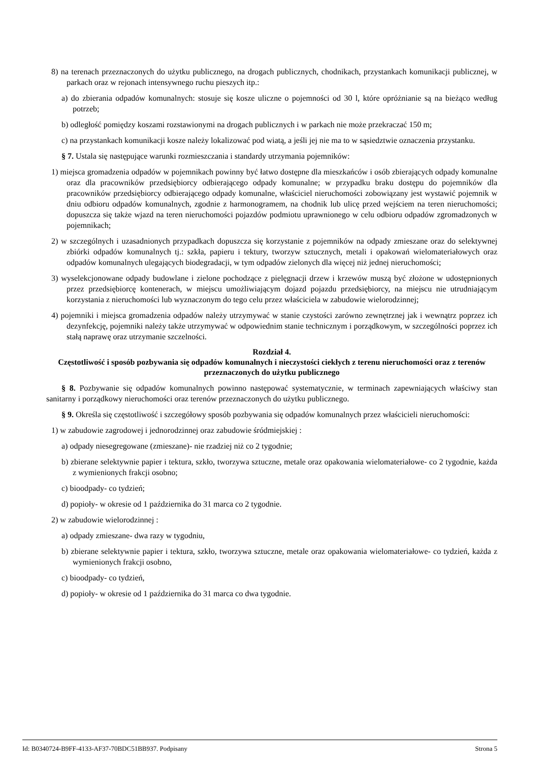8) na terenach przeznaczonych do użytku publicznego, na drogach publicznych, chodnikach, przystankach komunikacji publicznej, w parkach oraz w rejonach intensywnego ruchu pieszych itp.:
a) do zbierania odpadów komunalnych: stosuje się kosze uliczne o pojemności od 30 l, które opróżnianie są na bieżąco według potrzeb;
b) odległość pomiędzy koszami rozstawionymi na drogach publicznych i w parkach nie może przekraczać 150 m;
c) na przystankach komunikacji kosze należy lokalizować pod wiatą, a jeśli jej nie ma to w sąsiedztwie oznaczenia przystanku.
§ 7. Ustala się następujące warunki rozmieszczania i standardy utrzymania pojemników:
1) miejsca gromadzenia odpadów w pojemnikach powinny być łatwo dostępne dla mieszkańców i osób zbierających odpady komunalne oraz dla pracowników przedsiębiorcy odbierającego odpady komunalne; w przypadku braku dostępu do pojemników dla pracowników przedsiębiorcy odbierającego odpady komunalne, właściciel nieruchomości zobowiązany jest wystawić pojemnik w dniu odbioru odpadów komunalnych, zgodnie z harmonogramem, na chodnik lub ulicę przed wejściem na teren nieruchomości; dopuszcza się także wjazd na teren nieruchomości pojazdów podmiotu uprawnionego w celu odbioru odpadów zgromadzonych w pojemnikach;
2) w szczególnych i uzasadnionych przypadkach dopuszcza się korzystanie z pojemników na odpady zmieszane oraz do selektywnej zbiórki odpadów komunalnych tj.: szkła, papieru i tektury, tworzyw sztucznych, metali i opakowań wielomateriałowych oraz odpadów komunalnych ulegających biodegradacji, w tym odpadów zielonych dla więcej niż jednej nieruchomości;
3) wyselekcjonowane odpady budowlane i zielone pochodzące z pielęgnacji drzew i krzewów muszą być złożone w udostępnionych przez przedsiębiorcę kontenerach, w miejscu umożliwiającym dojazd pojazdu przedsiębiorcy, na miejscu nie utrudniającym korzystania z nieruchomości lub wyznaczonym do tego celu przez właściciela w zabudowie wielorodzinnej;
4) pojemniki i miejsca gromadzenia odpadów należy utrzymywać w stanie czystości zarówno zewnętrznej jak i wewnątrz poprzez ich dezynfekcję, pojemniki należy także utrzymywać w odpowiednim stanie technicznym i porządkowym, w szczególności poprzez ich stałą naprawę oraz utrzymanie szczelności.
Rozdział 4.
Częstotliwość i sposób pozbywania się odpadów komunalnych i nieczystości ciekłych z terenu nieruchomości oraz z terenów przeznaczonych do użytku publicznego
§ 8. Pozbywanie się odpadów komunalnych powinno następować systematycznie, w terminach zapewniających właściwy stan sanitarny i porządkowy nieruchomości oraz terenów przeznaczonych do użytku publicznego.
§ 9. Określa się częstotliwość i szczegółowy sposób pozbywania się odpadów komunalnych przez właścicieli nieruchomości:
1) w zabudowie zagrodowej i jednorodzinnej oraz zabudowie śródmiejskiej :
a) odpady niesegregowane (zmieszane)- nie rzadziej niż co 2 tygodnie;
b) zbierane selektywnie papier i tektura, szkło, tworzywa sztuczne, metale oraz opakowania wielomateriałowe- co 2 tygodnie, każda z wymienionych frakcji osobno;
c) bioodpady- co tydzień;
d) popioły- w okresie od 1 października do 31 marca co 2 tygodnie.
2) w zabudowie wielorodzinnej :
a) odpady zmieszane- dwa razy w tygodniu,
b) zbierane selektywnie papier i tektura, szkło, tworzywa sztuczne, metale oraz opakowania wielomateriałowe- co tydzień, każda z wymienionych frakcji osobno,
c) bioodpady- co tydzień,
d) popioły- w okresie od 1 października do 31 marca co dwa tygodnie.
Id: B0340724-B9FF-4133-AF37-70BDC51BB937. Podpisany Strona 5